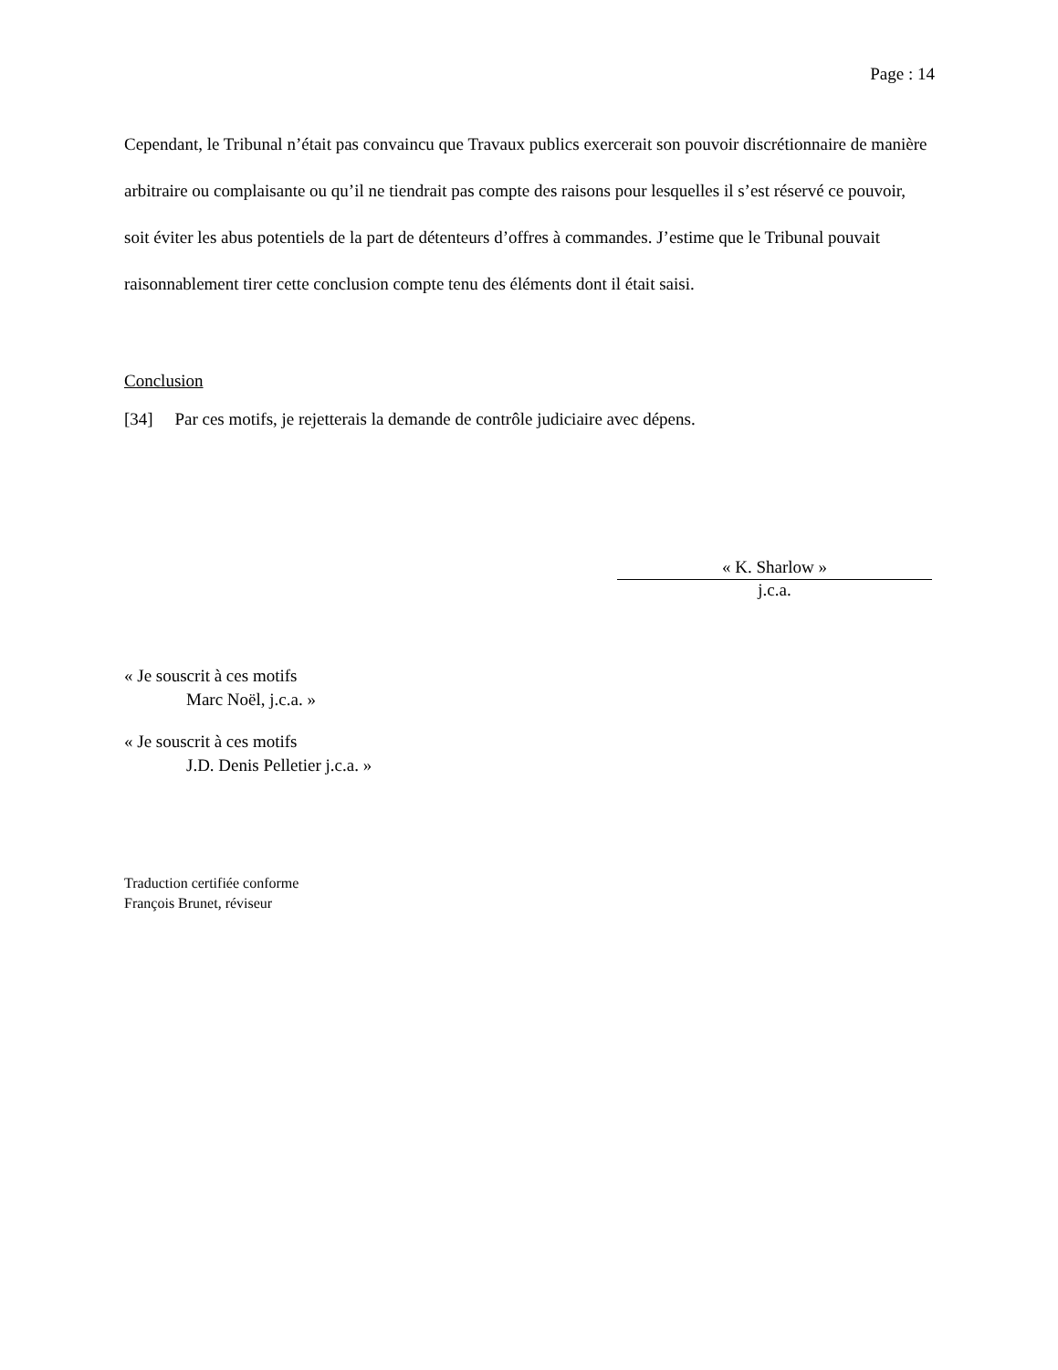Page : 14
Cependant, le Tribunal n’était pas convaincu que Travaux publics exercerait son pouvoir discrétionnaire de manière arbitraire ou complaisante ou qu’il ne tiendrait pas compte des raisons pour lesquelles il s’est réservé ce pouvoir, soit éviter les abus potentiels de la part de détenteurs d’offres à commandes. J’estime que le Tribunal pouvait raisonnablement tirer cette conclusion compte tenu des éléments dont il était saisi.
Conclusion
[34] Par ces motifs, je rejetterais la demande de contrôle judiciaire avec dépens.
« K. Sharlow »
j.c.a.
« Je souscrit à ces motifs
Marc Noël, j.c.a. »
« Je souscrit à ces motifs
J.D. Denis Pelletier j.c.a. »
Traduction certifiée conforme
François Brunet, réviseur